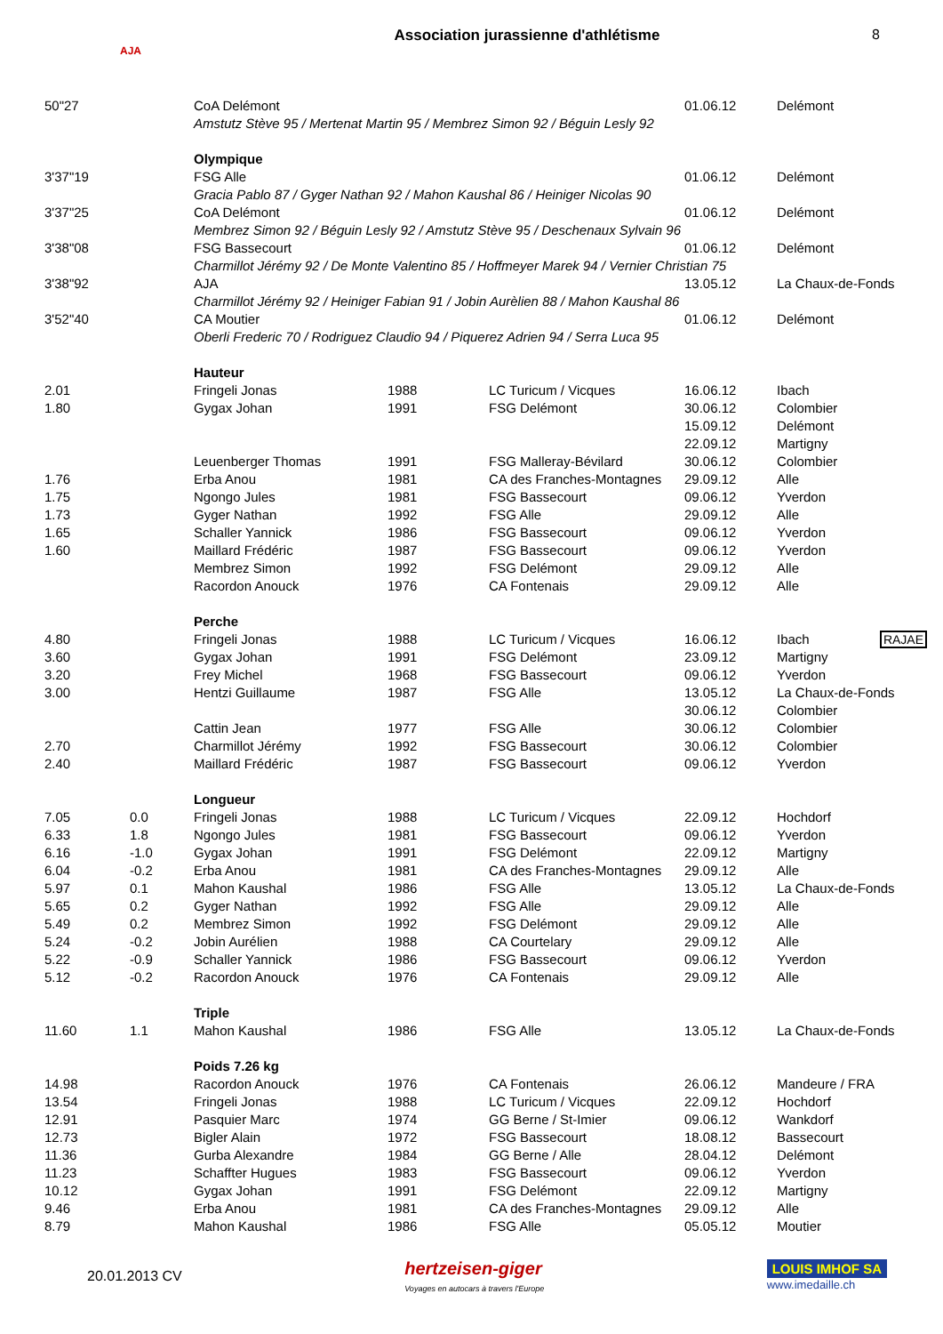AJA
Association jurassienne d'athlétisme
8
| 50"27 | | CoA Delémont | | | 01.06.12 | Delémont |
| | | Amstutz Stève 95 / Mertenat Martin 95 / Membrez Simon 92 / Béguin Lesly 92 | | | | |
| | | Olympique | | | | |
| 3'37"19 | | FSG Alle | | | 01.06.12 | Delémont |
| | | Gracia Pablo 87 / Gyger Nathan 92 / Mahon Kaushal 86 / Heiniger Nicolas 90 | | | | |
| 3'37"25 | | CoA Delémont | | | 01.06.12 | Delémont |
| | | Membrez Simon 92 / Béguin Lesly 92 / Amstutz Stève 95 / Deschenaux Sylvain 96 | | | | |
| 3'38"08 | | FSG Bassecourt | | | 01.06.12 | Delémont |
| | | Charmillot Jérémy 92 / De Monte Valentino 85 / Hoffmeyer Marek 94 / Vernier Christian 75 | | | | |
| 3'38"92 | | AJA | | | 13.05.12 | La Chaux-de-Fonds |
| | | Charmillot Jérémy 92 / Heiniger Fabian 91 / Jobin Aurèlien 88 / Mahon Kaushal 86 | | | | |
| 3'52"40 | | CA Moutier | | | 01.06.12 | Delémont |
| | | Oberli Frederic 70 / Rodriguez Claudio 94 / Piquerez Adrien 94 / Serra Luca 95 | | | | |
| | | Hauteur | | | | |
| 2.01 | | Fringeli Jonas | 1988 | LC Turicum / Vicques | 16.06.12 | Ibach |
| 1.80 | | Gygax Johan | 1991 | FSG Delémont | 30.06.12 | Colombier |
| | | | | | 15.09.12 | Delémont |
| | | | | | 22.09.12 | Martigny |
| | | Leuenberger Thomas | 1991 | FSG Malleray-Bévilard | 30.06.12 | Colombier |
| 1.76 | | Erba Anou | 1981 | CA des Franches-Montagnes | 29.09.12 | Alle |
| 1.75 | | Ngongo Jules | 1981 | FSG Bassecourt | 09.06.12 | Yverdon |
| 1.73 | | Gyger Nathan | 1992 | FSG Alle | 29.09.12 | Alle |
| 1.65 | | Schaller Yannick | 1986 | FSG Bassecourt | 09.06.12 | Yverdon |
| 1.60 | | Maillard Frédéric | 1987 | FSG Bassecourt | 09.06.12 | Yverdon |
| | | Membrez Simon | 1992 | FSG Delémont | 29.09.12 | Alle |
| | | Racordon Anouck | 1976 | CA Fontenais | 29.09.12 | Alle |
| | | Perche | | | | |
| 4.80 | | Fringeli Jonas | 1988 | LC Turicum / Vicques | 16.06.12 | Ibach RAJAE |
| 3.60 | | Gygax Johan | 1991 | FSG Delémont | 23.09.12 | Martigny |
| 3.20 | | Frey Michel | 1968 | FSG Bassecourt | 09.06.12 | Yverdon |
| 3.00 | | Hentzi Guillaume | 1987 | FSG Alle | 13.05.12 | La Chaux-de-Fonds |
| | | | | | 30.06.12 | Colombier |
| | | Cattin Jean | 1977 | FSG Alle | 30.06.12 | Colombier |
| 2.70 | | Charmillot Jérémy | 1992 | FSG Bassecourt | 30.06.12 | Colombier |
| 2.40 | | Maillard Frédéric | 1987 | FSG Bassecourt | 09.06.12 | Yverdon |
| | | Longueur | | | | |
| 7.05 | 0.0 | Fringeli Jonas | 1988 | LC Turicum / Vicques | 22.09.12 | Hochdorf |
| 6.33 | 1.8 | Ngongo Jules | 1981 | FSG Bassecourt | 09.06.12 | Yverdon |
| 6.16 | -1.0 | Gygax Johan | 1991 | FSG Delémont | 22.09.12 | Martigny |
| 6.04 | -0.2 | Erba Anou | 1981 | CA des Franches-Montagnes | 29.09.12 | Alle |
| 5.97 | 0.1 | Mahon Kaushal | 1986 | FSG Alle | 13.05.12 | La Chaux-de-Fonds |
| 5.65 | 0.2 | Gyger Nathan | 1992 | FSG Alle | 29.09.12 | Alle |
| 5.49 | 0.2 | Membrez Simon | 1992 | FSG Delémont | 29.09.12 | Alle |
| 5.24 | -0.2 | Jobin Aurélien | 1988 | CA Courtelary | 29.09.12 | Alle |
| 5.22 | -0.9 | Schaller Yannick | 1986 | FSG Bassecourt | 09.06.12 | Yverdon |
| 5.12 | -0.2 | Racordon Anouck | 1976 | CA Fontenais | 29.09.12 | Alle |
| | | Triple | | | | |
| 11.60 | 1.1 | Mahon Kaushal | 1986 | FSG Alle | 13.05.12 | La Chaux-de-Fonds |
| | | Poids 7.26 kg | | | | |
| 14.98 | | Racordon Anouck | 1976 | CA Fontenais | 26.06.12 | Mandeure / FRA |
| 13.54 | | Fringeli Jonas | 1988 | LC Turicum / Vicques | 22.09.12 | Hochdorf |
| 12.91 | | Pasquier Marc | 1974 | GG Berne / St-Imier | 09.06.12 | Wankdorf |
| 12.73 | | Bigler Alain | 1972 | FSG Bassecourt | 18.08.12 | Bassecourt |
| 11.36 | | Gurba Alexandre | 1984 | GG Berne / Alle | 28.04.12 | Delémont |
| 11.23 | | Schaffter Hugues | 1983 | FSG Bassecourt | 09.06.12 | Yverdon |
| 10.12 | | Gygax Johan | 1991 | FSG Delémont | 22.09.12 | Martigny |
| 9.46 | | Erba Anou | 1981 | CA des Franches-Montagnes | 29.09.12 | Alle |
| 8.79 | | Mahon Kaushal | 1986 | FSG Alle | 05.05.12 | Moutier |
20.01.2013 CV
hertzeisen-giger
Voyages en autocars à travers l'Europe
LOUIS IMHOF SA
www.imedaille.ch